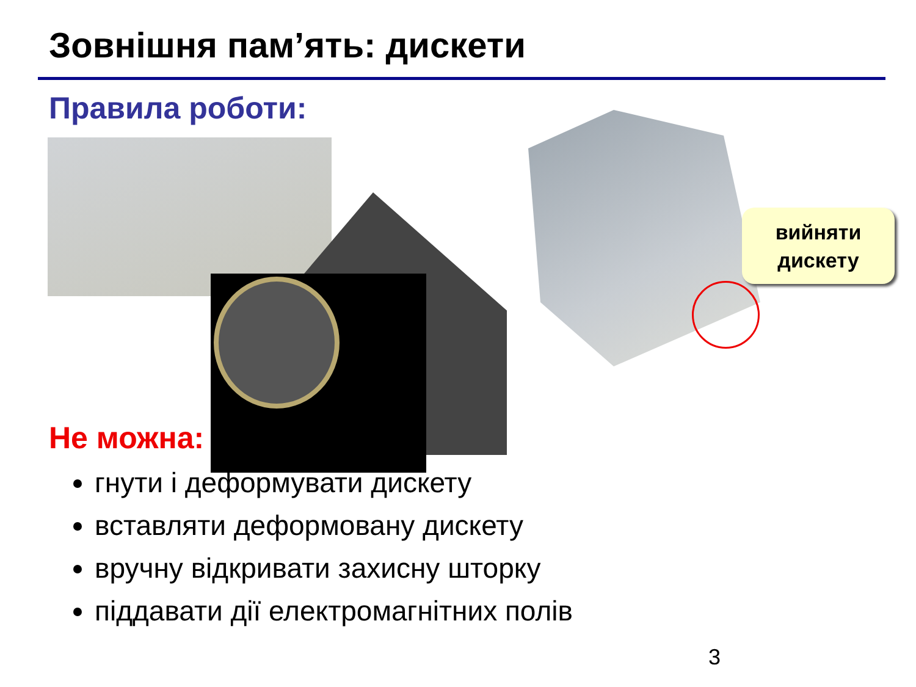Зовнішня пам’ять: дискети
Правила роботи:
вийняти
дискету
Не можна:
гнути і деформувати дискету
вставляти деформовану дискету
вручну відкривати захисну шторку
піддавати дії електромагнітних полів
3